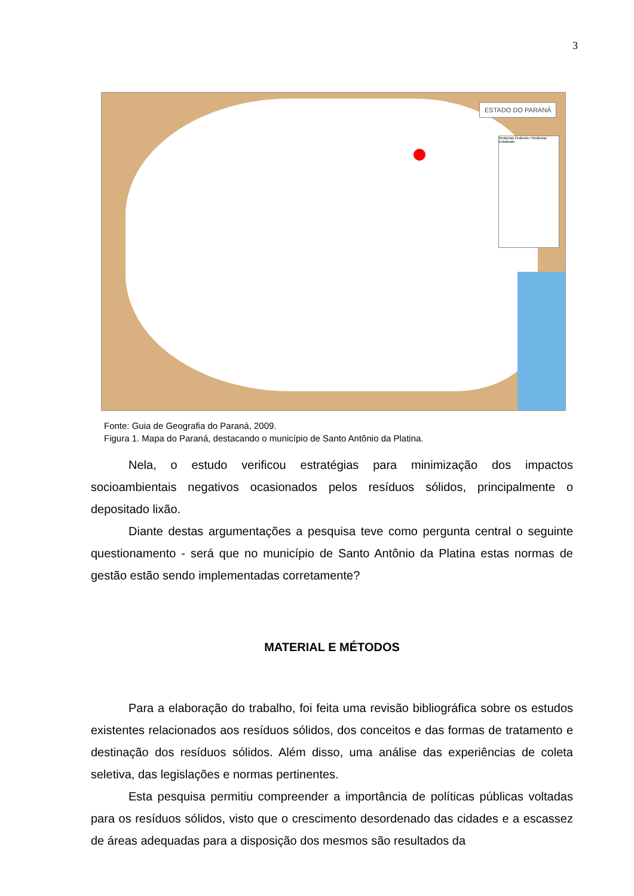3
ESTADO DO PARANÁ
Rodovias Federais / Rodovias Estaduais
Fonte: Guia de Geografia do Paraná, 2009.
Figura 1. Mapa do Paraná, destacando o município de Santo Antônio da Platina.
Nela, o estudo verificou estratégias para minimização dos impactos socioambientais negativos ocasionados pelos resíduos sólidos, principalmente o depositado lixão.
Diante destas argumentações a pesquisa teve como pergunta central o seguinte questionamento - será que no município de Santo Antônio da Platina estas normas de gestão estão sendo implementadas corretamente?
MATERIAL E MÉTODOS
Para a elaboração do trabalho, foi feita uma revisão bibliográfica sobre os estudos existentes relacionados aos resíduos sólidos, dos conceitos e das formas de tratamento e destinação dos resíduos sólidos. Além disso, uma análise das experiências de coleta seletiva, das legislações e normas pertinentes.
Esta pesquisa permitiu compreender a importância de políticas públicas voltadas para os resíduos sólidos, visto que o crescimento desordenado das cidades e a escassez de áreas adequadas para a disposição dos mesmos são resultados da